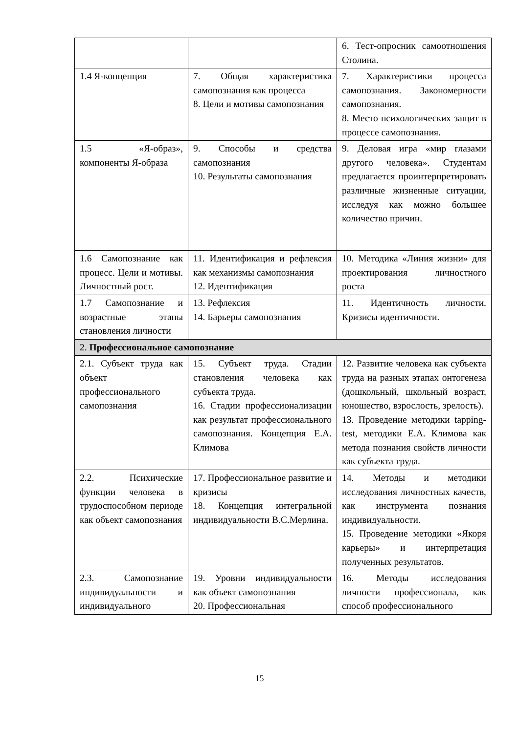| | | 6. Тест-опросник самоотношения Столина. |
| 1.4 Я-концепция | 7. Общая характеристика самопознания как процесса 8. Цели и мотивы самопознания | 7. Характеристики процесса самопознания. Закономерности самопознания. 8. Место психологических защит в процессе самопознания. |
| 1.5 «Я-образ», компоненты Я-образа | 9. Способы и средства самопознания 10. Результаты самопознания | 9. Деловая игра «мир глазами другого человека». Студентам предлагается проинтерпретировать различные жизненные ситуации, исследуя как можно большее количество причин. |
| 1.6 Самопознание как процесс. Цели и мотивы. Личностный рост. | 11. Идентификация и рефлексия как механизмы самопознания 12. Идентификация | 10. Методика «Линия жизни» для проектирования личностного роста |
| 1.7 Самопознание и возрастные этапы становления личности | 13. Рефлексия 14. Барьеры самопознания | 11. Идентичность личности. Кризисы идентичности. |
| 2. Профессиональное самопознание | | |
| 2.1. Субъект труда как объект профессионального самопознания | 15. Субъект труда. Стадии становления человека как субъекта труда. 16. Стадии профессионализации как результат профессионального самопознания. Концепция Е.А. Климова | 12. Развитие человека как субъекта труда на разных этапах онтогенеза (дошкольный, школьный возраст, юношество, взрослость, зрелость). 13. Проведение методики tapping-test, методики Е.А. Климова как метода познания свойств личности как субъекта труда. |
| 2.2. Психические функции человека в трудоспособном периоде как объект самопознания | 17. Профессиональное развитие и кризисы 18. Концепция интегральной индивидуальности В.С.Мерлина. | 14. Методы и методики исследования личностных качеств, как инструмента познания индивидуальности. 15. Проведение методики «Якоря карьеры» и интерпретация полученных результатов. |
| 2.3. Самопознание индивидуальности и индивидуального | 19. Уровни индивидуальности как объект самопознания 20. Профессиональная | 16. Методы исследования личности профессионала, как способ профессионального |
15